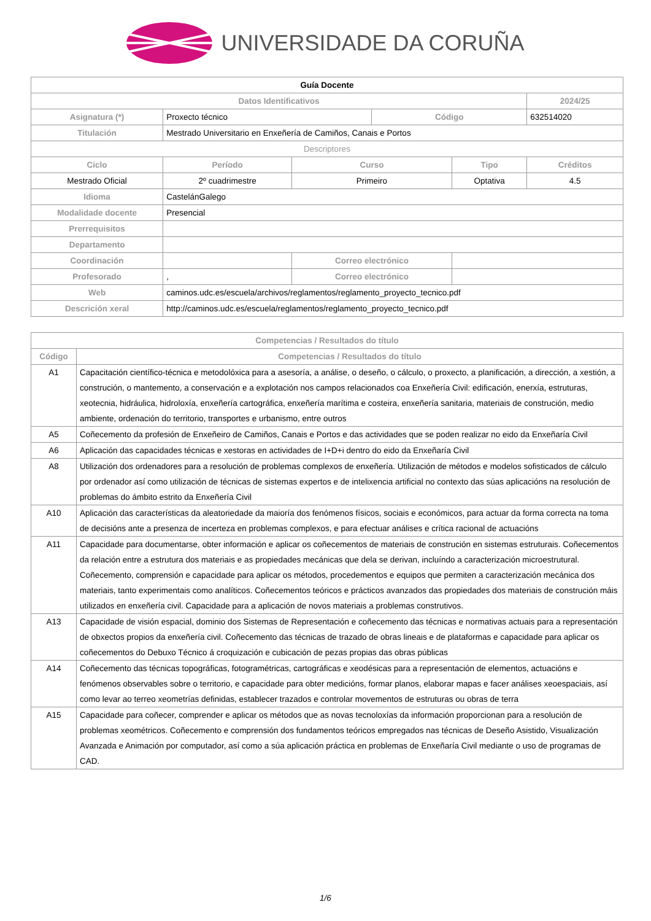UNIVERSIDADE DA CORUÑA
| Guía Docente | | | | | |
| Datos Identificativos | | | | | 2024/25 |
| Asignatura (*) | Proxecto técnico | | Código | | 632514020 |
| Titulación | Mestrado Universitario en Enxeñería de Camiños, Canais e Portos | | | | |
| Descriptores | | | | | |
| Ciclo | Período | Curso | | Tipo | Créditos |
| Mestrado Oficial | 2º cuadrimestre | Primeiro | | Optativa | 4.5 |
| Idioma | CastelánGalego | | | | |
| Modalidade docente | Presencial | | | | |
| Prerrequisitos | | | | | |
| Departamento | | | | | |
| Coordinación | | Correo electrónico | | | |
| Profesorado | , | Correo electrónico | | | |
| Web | caminos.udc.es/escuela/archivos/reglamentos/reglamento_proyecto_tecnico.pdf | | | | |
| Descrición xeral | http://caminos.udc.es/escuela/reglamentos/reglamento_proyecto_tecnico.pdf | | | | |
| Competencias / Resultados do título | |
| --- | --- |
| Código | Competencias / Resultados do título |
| A1 | Capacitación científico-técnica e metodolóxica para a asesoría, a análise, o deseño, o cálculo, o proxecto, a planificación, a dirección, a xestión, a construción, o mantemento, a conservación e a explotación nos campos relacionados coa Enxeñería Civil: edificación, enerxía, estruturas, xeotecnia, hidráulica, hidroloxía, enxeñería cartográfica, enxeñería marítima e costeira, enxeñería sanitaria, materiais de construción, medio ambiente, ordenación do territorio, transportes e urbanismo, entre outros |
| A5 | Coñecemento da profesión de Enxeñeiro de Camiños, Canais e Portos e das actividades que se poden realizar no eido da Enxeñaría Civil |
| A6 | Aplicación das capacidades técnicas e xestoras en actividades de I+D+i dentro do eido da Enxeñaría Civil |
| A8 | Utilización dos ordenadores para a resolución de problemas complexos de enxeñería. Utilización de métodos e modelos sofisticados de cálculo por ordenador así como utilización de técnicas de sistemas expertos e de intelixencia artificial no contexto das súas aplicacións na resolución de problemas do ámbito estrito da Enxeñería Civil |
| A10 | Aplicación das características da aleatoriedade da maioría dos fenómenos físicos, sociais e económicos, para actuar da forma correcta na toma de decisións ante a presenza de incerteza en problemas complexos, e para efectuar análises e crítica racional de actuacións |
| A11 | Capacidade para documentarse, obter información e aplicar os coñecementos de materiais de construción en sistemas estruturais. Coñecementos da relación entre a estrutura dos materiais e as propiedades mecánicas que dela se derivan, incluíndo a caracterización microestrutural. Coñecemento, comprensión e capacidade para aplicar os métodos, procedementos e equipos que permiten a caracterización mecánica dos materiais, tanto experimentais como analíticos. Coñecementos teóricos e prácticos avanzados das propiedades dos materiais de construción máis utilizados en enxeñería civil. Capacidade para a aplicación de novos materiais a problemas construtivos. |
| A13 | Capacidade de visión espacial, dominio dos Sistemas de Representación e coñecemento das técnicas e normativas actuais para a representación de obxectos propios da enxeñería civil. Coñecemento das técnicas de trazado de obras lineais e de plataformas e capacidade para aplicar os coñecementos do Debuxo Técnico á croquización e cubicación de pezas propias das obras públicas |
| A14 | Coñecemento das técnicas topográficas, fotogramétricas, cartográficas e xeodésicas para a representación de elementos, actuacións e fenómenos observables sobre o territorio, e capacidade para obter medicións, formar planos, elaborar mapas e facer análises xeoespaciais, así como levar ao terreo xeometrías definidas, establecer trazados e controlar movementos de estruturas ou obras de terra |
| A15 | Capacidade para coñecer, comprender e aplicar os métodos que as novas tecnoloxías da información proporcionan para a resolución de problemas xeométricos. Coñecemento e comprensión dos fundamentos teóricos empregados nas técnicas de Deseño Asistido, Visualización Avanzada e Animación por computador, así como a súa aplicación práctica en problemas de Enxeñaría Civil mediante o uso de programas de CAD. |
1/6